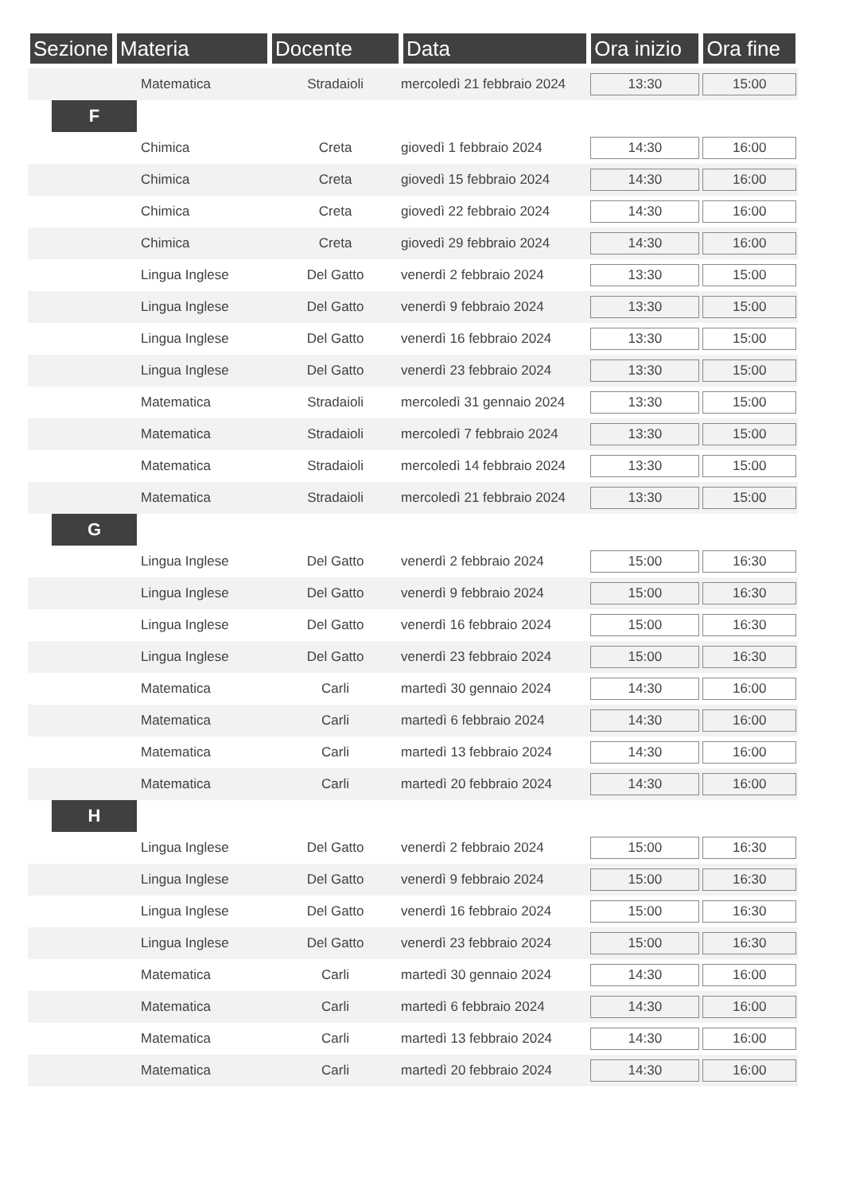| Sezione | Materia | Docente | Data | Ora inizio | Ora fine |
| --- | --- | --- | --- | --- | --- |
| Matematica | | Stradaioli | mercoledì 21 febbraio 2024 | 13:30 | 15:00 |
| F | | | | | |
| Chimica | | Creta | giovedì 1 febbraio 2024 | 14:30 | 16:00 |
| Chimica | | Creta | giovedì 15 febbraio 2024 | 14:30 | 16:00 |
| Chimica | | Creta | giovedì 22 febbraio 2024 | 14:30 | 16:00 |
| Chimica | | Creta | giovedì 29 febbraio 2024 | 14:30 | 16:00 |
| Lingua Inglese | | Del Gatto | venerdì 2 febbraio 2024 | 13:30 | 15:00 |
| Lingua Inglese | | Del Gatto | venerdì 9 febbraio 2024 | 13:30 | 15:00 |
| Lingua Inglese | | Del Gatto | venerdì 16 febbraio 2024 | 13:30 | 15:00 |
| Lingua Inglese | | Del Gatto | venerdì 23 febbraio 2024 | 13:30 | 15:00 |
| Matematica | | Stradaioli | mercoledì 31 gennaio 2024 | 13:30 | 15:00 |
| Matematica | | Stradaioli | mercoledì 7 febbraio 2024 | 13:30 | 15:00 |
| Matematica | | Stradaioli | mercoledì 14 febbraio 2024 | 13:30 | 15:00 |
| Matematica | | Stradaioli | mercoledì 21 febbraio 2024 | 13:30 | 15:00 |
| G | | | | | |
| Lingua Inglese | | Del Gatto | venerdì 2 febbraio 2024 | 15:00 | 16:30 |
| Lingua Inglese | | Del Gatto | venerdì 9 febbraio 2024 | 15:00 | 16:30 |
| Lingua Inglese | | Del Gatto | venerdì 16 febbraio 2024 | 15:00 | 16:30 |
| Lingua Inglese | | Del Gatto | venerdì 23 febbraio 2024 | 15:00 | 16:30 |
| Matematica | | Carli | martedì 30 gennaio 2024 | 14:30 | 16:00 |
| Matematica | | Carli | martedì 6 febbraio 2024 | 14:30 | 16:00 |
| Matematica | | Carli | martedì 13 febbraio 2024 | 14:30 | 16:00 |
| Matematica | | Carli | martedì 20 febbraio 2024 | 14:30 | 16:00 |
| H | | | | | |
| Lingua Inglese | | Del Gatto | venerdì 2 febbraio 2024 | 15:00 | 16:30 |
| Lingua Inglese | | Del Gatto | venerdì 9 febbraio 2024 | 15:00 | 16:30 |
| Lingua Inglese | | Del Gatto | venerdì 16 febbraio 2024 | 15:00 | 16:30 |
| Lingua Inglese | | Del Gatto | venerdì 23 febbraio 2024 | 15:00 | 16:30 |
| Matematica | | Carli | martedì 30 gennaio 2024 | 14:30 | 16:00 |
| Matematica | | Carli | martedì 6 febbraio 2024 | 14:30 | 16:00 |
| Matematica | | Carli | martedì 13 febbraio 2024 | 14:30 | 16:00 |
| Matematica | | Carli | martedì 20 febbraio 2024 | 14:30 | 16:00 |